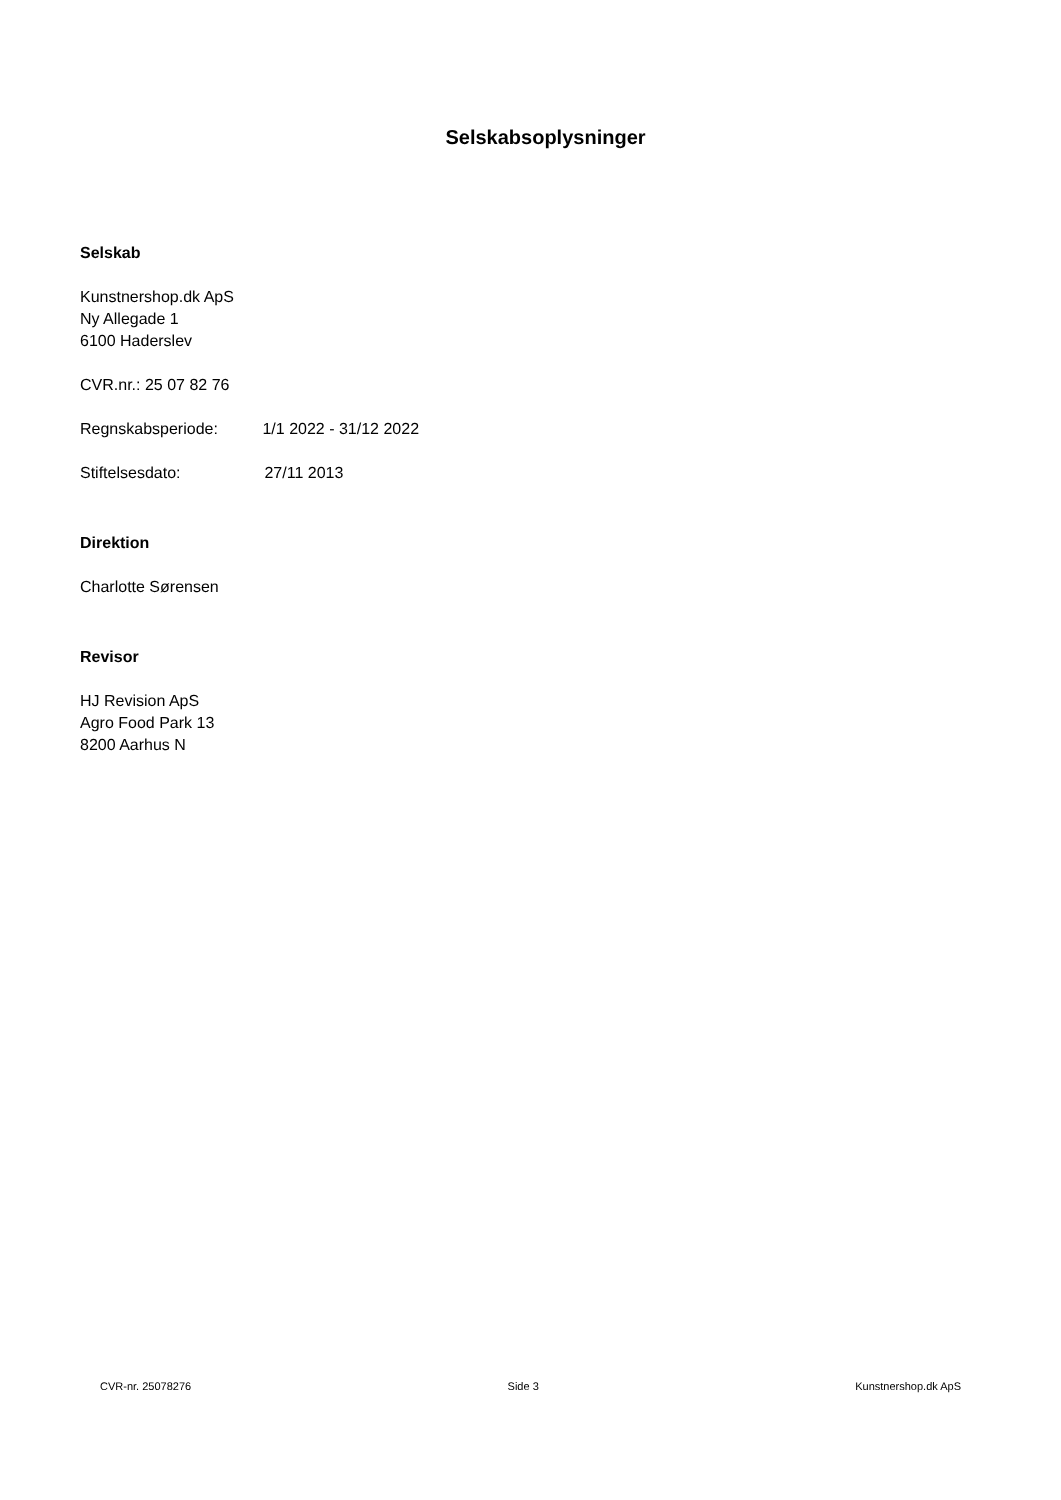Selskabsoplysninger
Selskab
Kunstnershop.dk ApS
Ny Allegade 1
6100 Haderslev
CVR.nr.: 25 07 82 76
Regnskabsperiode: 1/1 2022 - 31/12 2022
Stiftelsesdato: 27/11 2013
Direktion
Charlotte Sørensen
Revisor
HJ Revision ApS
Agro Food Park 13
8200 Aarhus N
CVR-nr. 25078276 Side 3 Kunstnershop.dk ApS